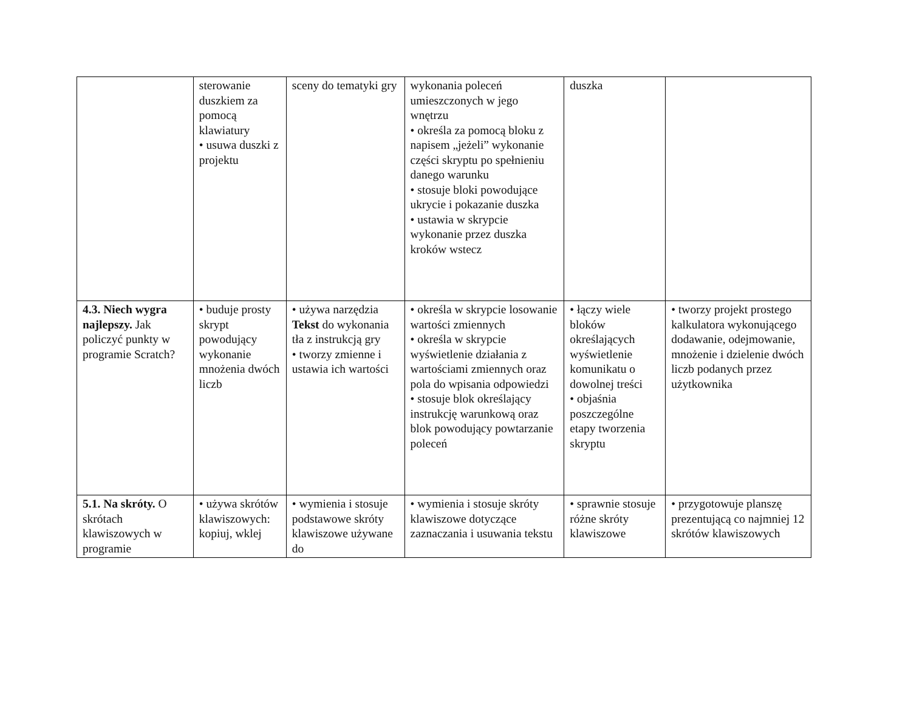| | sterowanie duszkiem za pomocą klawiatury • usuwa duszki z projektu | sceny do tematyki gry | wykonania poleceń umieszczonych w jego wnętrzu • określa za pomocą bloku z napisem „jeżeli” wykonanie części skryptu po spełnieniu danego warunku • stosuje bloki powodujące ukrycie i pokazanie duszka • ustawia w skrypcie wykonanie przez duszka kroków wstecz | duszka | |
| 4.3. Niech wygra najlepszy. Jak policzyć punkty w programie Scratch? | • buduje prosty skrypt powodujący wykonanie mnożenia dwóch liczb | • używa narzędzia Tekst do wykonania tła z instrukcją gry • tworzy zmienne i ustawia ich wartości | • określa w skrypcie losowanie wartości zmiennych • określa w skrypcie wyświetlenie działania z wartościami zmiennych oraz pola do wpisania odpowiedzi • stosuje blok określający instrukcję warunkową oraz blok powodujący powtarzanie poleceń | • łączy wiele bloków określających wyświetlenie komunikatu o dowolnej treści • objaśnia poszczególne etapy tworzenia skryptu | • tworzy projekt prostego kalkulatora wykonującego dodawanie, odejmowanie, mnożenie i dzielenie dwóch liczb podanych przez użytkownika |
| 5.1. Na skróty. O skrótach klawiszowych w programie | • używa skrótów klawiszowych: kopiuj, wklej | • wymienia i stosuje podstawowe skróty klawiszowe używane do | • wymienia i stosuje skróty klawiszowe dotyczące zaznaczania i usuwania tekstu | • sprawnie stosuje różne skróty klawiszowe | • przygotowuje planszę prezentującą co najmniej 12 skrótów klawiszowych |